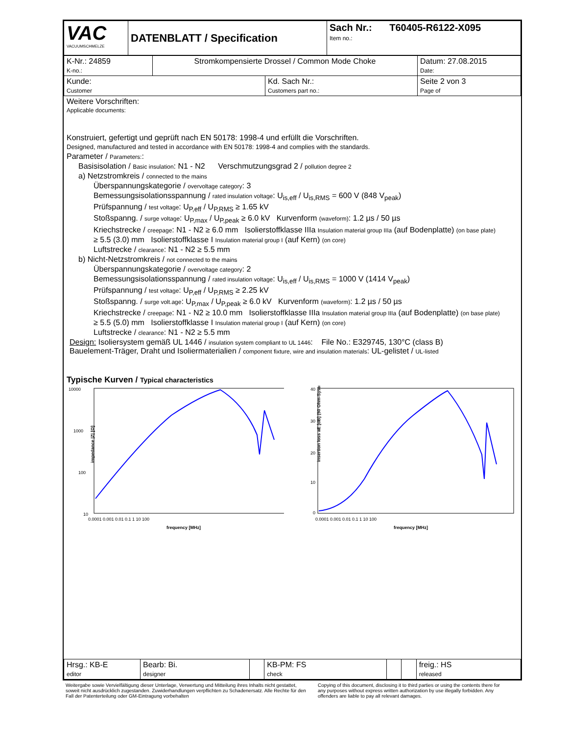| VAC VACUUMSCHMELZE | DATENBLATT / Specification | Sach Nr.: T60405-R6122-X095 Item no.: |
| K-Nr.: 24859 K-no.: | Stromkompensierte Drossel / Common Mode Choke | | Datum: 27.08.2015 Date: |
| Kunde: Customer | | Kd. Sach Nr.: Customers part no.: | Seite 2 von 3 Page of |
Weitere Vorschriften:
Applicable documents:
Konstruiert, gefertigt und geprüft nach EN 50178: 1998-4 und erfüllt die Vorschriften.
Designed, manufactured and tested in accordance with EN 50178: 1998-4 and complies with the standards.
Parameter / Parameters::
Basisisolation / Basic insulation: N1 - N2 Verschmutzungsgrad 2 / pollution degree 2
a) Netzstromkreis / connected to the mains
Überspannungskategorie / overvoltage category: 3
Bemessungsisolationsspannung / rated insulation voltage: U<sub>is,eff</sub> / U<sub>is,RMS</sub> = 600 V (848 V<sub>peak</sub>)
Prüfspannung / test voltage: U<sub>P,eff</sub> / U<sub>P,RMS</sub> ≥ 1.65 kV
Stoßspanng. / surge voltage: U<sub>P,max</sub> / U<sub>P,peak</sub> ≥ 6.0 kV Kurvenform (waveform): 1.2 µs / 50 µs
Kriechstrecke / creepage: N1 - N2 ≥ 6.0 mm Isolierstoffklasse IIIa Insulation material group IIIa (auf Bodenplatte) (on base plate)
≥ 5.5 (3.0) mm Isolierstoffklasse I Insulation material group I (auf Kern) (on core)
Luftstrecke / clearance: N1 - N2 ≥ 5.5 mm
b) Nicht-Netzstromkreis / not connected to the mains
Überspannungskategorie / overvoltage category: 2
Bemessungsisolationsspannung / rated insulation voltage: U<sub>is,eff</sub> / U<sub>is,RMS</sub> = 1000 V (1414 V<sub>peak</sub>)
Prüfspannung / test voltage: U<sub>P,eff</sub> / U<sub>P,RMS</sub> ≥ 2.25 kV
Stoßspanng. / surge volt.age: U<sub>P,max</sub> / U<sub>P,peak</sub> ≥ 6.0 kV Kurvenform (waveform): 1.2 µs / 50 µs
Kriechstrecke / creepage: N1 - N2 ≥ 10.0 mm Isolierstoffklasse IIIa Insulation material group IIIa (auf Bodenplatte) (on base plate)
≥ 5.5 (5.0) mm Isolierstoffklasse I Insulation material group I (auf Kern) (on core)
Luftstrecke / clearance: N1 - N2 ≥ 5.5 mm
Design: Isoliersystem gemäß UL 1446 / insulation system compliant to UL 1446: File No.: E329745, 130°C (class B)
Bauelement-Träger, Draht und Isoliermaterialien / component fixture, wire and insulation materials: UL-gelistet / UL-listed
Typische Kurven / Typical characteristics
10000
1000
100
10
impedance |Z| [Ω]
0.0001 0.001 0.01 0.1 1 10 100
frequency [MHz]
40
30
20
10
0
insertion loss aE [dB] (50 Ohm-System)
0.0001 0.001 0.01 0.1 1 10 100
frequency [MHz]
| Hrsg.: KB-E editor | Bearb: Bi. designer | | KB-PM: FS check | | | freig.: HS released |
Weitergabe sowie Vervielfältigung dieser Unterlage, Verwertung und Mitteilung ihres Inhalts nicht gestattet, soweit nicht ausdrücklich zugestanden. Zuwiderhandlungen verpflichten zu Schadenersatz. Alle Rechte für den Fall der Patenterteilung oder GM-Eintragung vorbehalten
Copying of this document, disclosing it to third parties or using the contents there for any purposes without express written authorization by use illegally forbidden. Any offenders are liable to pay all relevant damages.